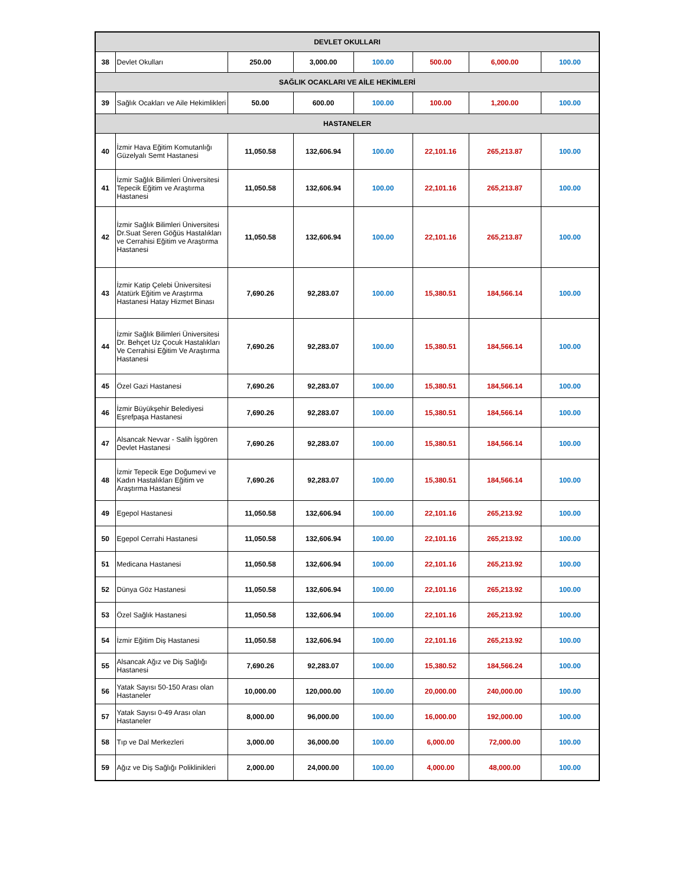| DEVLET OKULLARI | | | | | | | |
| 38 | Devlet Okulları | 250.00 | 3,000.00 | 100.00 | 500.00 | 6,000.00 | 100.00 |
| SAĞLIK OCAKLARI VE AİLE HEKİMLERİ | | | | | | | |
| 39 | Sağlık Ocakları ve Aile Hekimlikleri | 50.00 | 600.00 | 100.00 | 100.00 | 1,200.00 | 100.00 |
| HASTANELER | | | | | | | |
| 40 | İzmir Hava Eğitim Komutanlığı Güzelyalı Semt Hastanesi | 11,050.58 | 132,606.94 | 100.00 | 22,101.16 | 265,213.87 | 100.00 |
| 41 | İzmir Sağlık Bilimleri Üniversitesi Tepecik Eğitim ve Araştırma Hastanesi | 11,050.58 | 132,606.94 | 100.00 | 22,101.16 | 265,213.87 | 100.00 |
| 42 | İzmir Sağlık Bilimleri Üniversitesi Dr.Suat Seren Göğüs Hastalıkları ve Cerrahisi Eğitim ve Araştırma Hastanesi | 11,050.58 | 132,606.94 | 100.00 | 22,101.16 | 265,213.87 | 100.00 |
| 43 | İzmir Katip Çelebi Üniversitesi Atatürk Eğitim ve Araştırma Hastanesi Hatay Hizmet Binası | 7,690.26 | 92,283.07 | 100.00 | 15,380.51 | 184,566.14 | 100.00 |
| 44 | İzmir Sağlık Bilimleri Üniversitesi Dr. Behçet Uz Çocuk Hastalıkları Ve Cerrahisi Eğitim Ve Araştırma Hastanesi | 7,690.26 | 92,283.07 | 100.00 | 15,380.51 | 184,566.14 | 100.00 |
| 45 | Özel Gazi Hastanesi | 7,690.26 | 92,283.07 | 100.00 | 15,380.51 | 184,566.14 | 100.00 |
| 46 | İzmir Büyükşehir Belediyesi Eşrefpaşa Hastanesi | 7,690.26 | 92,283.07 | 100.00 | 15,380.51 | 184,566.14 | 100.00 |
| 47 | Alsancak Nevvar - Salih İşgören Devlet Hastanesi | 7,690.26 | 92,283.07 | 100.00 | 15,380.51 | 184,566.14 | 100.00 |
| 48 | İzmir Tepecik Ege Doğumevi ve Kadın Hastalıkları Eğitim ve Araştırma Hastanesi | 7,690.26 | 92,283.07 | 100.00 | 15,380.51 | 184,566.14 | 100.00 |
| 49 | Egepol Hastanesi | 11,050.58 | 132,606.94 | 100.00 | 22,101.16 | 265,213.92 | 100.00 |
| 50 | Egepol Cerrahi Hastanesi | 11,050.58 | 132,606.94 | 100.00 | 22,101.16 | 265,213.92 | 100.00 |
| 51 | Medicana Hastanesi | 11,050.58 | 132,606.94 | 100.00 | 22,101.16 | 265,213.92 | 100.00 |
| 52 | Dünya Göz Hastanesi | 11,050.58 | 132,606.94 | 100.00 | 22,101.16 | 265,213.92 | 100.00 |
| 53 | Özel Sağlık Hastanesi | 11,050.58 | 132,606.94 | 100.00 | 22,101.16 | 265,213.92 | 100.00 |
| 54 | İzmir Eğitim Diş Hastanesi | 11,050.58 | 132,606.94 | 100.00 | 22,101.16 | 265,213.92 | 100.00 |
| 55 | Alsancak Ağız ve Diş Sağlığı Hastanesi | 7,690.26 | 92,283.07 | 100.00 | 15,380.52 | 184,566.24 | 100.00 |
| 56 | Yatak Sayısı 50-150 Arası olan Hastaneler | 10,000.00 | 120,000.00 | 100.00 | 20,000.00 | 240,000.00 | 100.00 |
| 57 | Yatak Sayısı 0-49 Arası olan Hastaneler | 8,000.00 | 96,000.00 | 100.00 | 16,000.00 | 192,000.00 | 100.00 |
| 58 | Tıp ve Dal Merkezleri | 3,000.00 | 36,000.00 | 100.00 | 6,000.00 | 72,000.00 | 100.00 |
| 59 | Ağız ve Diş Sağlığı Poliklinikleri | 2,000.00 | 24,000.00 | 100.00 | 4,000.00 | 48,000.00 | 100.00 |